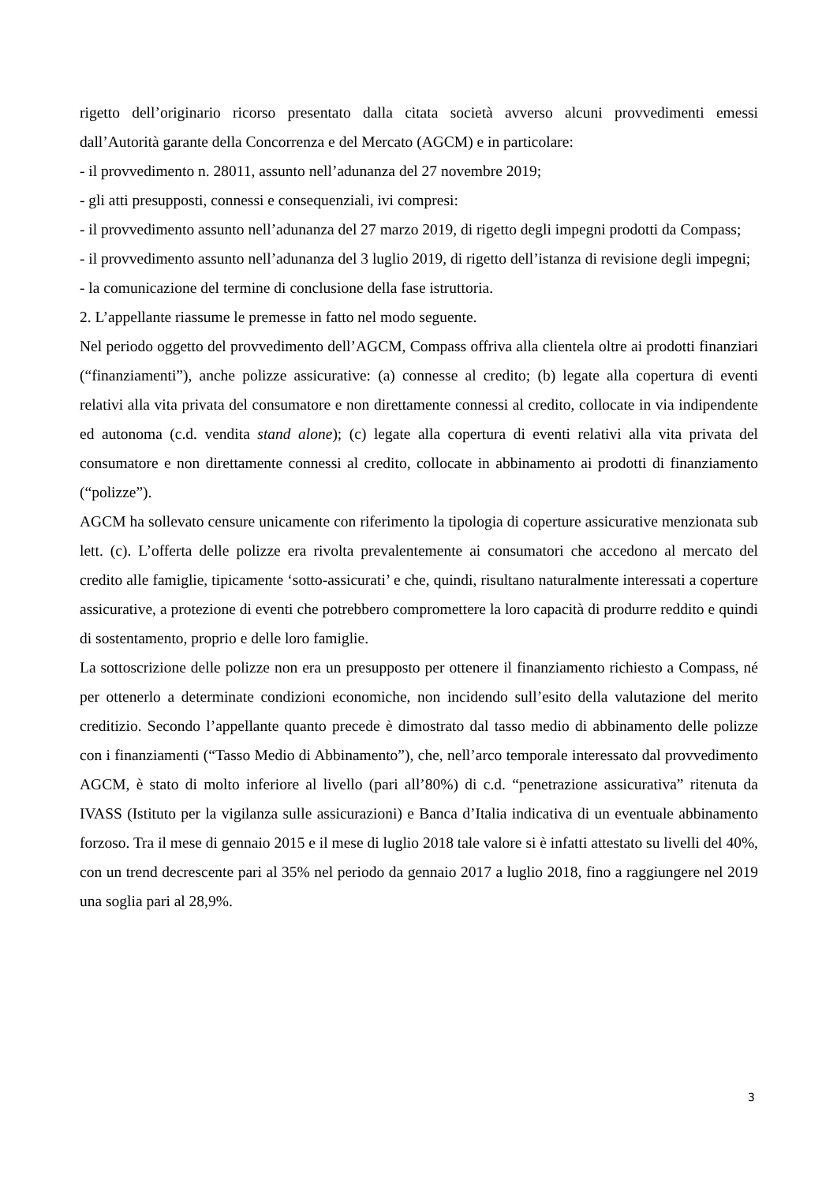rigetto dell’originario ricorso presentato dalla citata società avverso alcuni provvedimenti emessi dall’Autorità garante della Concorrenza e del Mercato (AGCM) e in particolare:
- il provvedimento n. 28011, assunto nell’adunanza del 27 novembre 2019;
- gli atti presupposti, connessi e consequenziali, ivi compresi:
- il provvedimento assunto nell’adunanza del 27 marzo 2019, di rigetto degli impegni prodotti da Compass;
- il provvedimento assunto nell’adunanza del 3 luglio 2019, di rigetto dell’istanza di revisione degli impegni;
- la comunicazione del termine di conclusione della fase istruttoria.
2. L’appellante riassume le premesse in fatto nel modo seguente.
Nel periodo oggetto del provvedimento dell’AGCM, Compass offriva alla clientela oltre ai prodotti finanziari (“finanziamenti”), anche polizze assicurative: (a) connesse al credito; (b) legate alla copertura di eventi relativi alla vita privata del consumatore e non direttamente connessi al credito, collocate in via indipendente ed autonoma (c.d. vendita stand alone); (c) legate alla copertura di eventi relativi alla vita privata del consumatore e non direttamente connessi al credito, collocate in abbinamento ai prodotti di finanziamento (“polizze”).
AGCM ha sollevato censure unicamente con riferimento la tipologia di coperture assicurative menzionata sub lett. (c). L’offerta delle polizze era rivolta prevalentemente ai consumatori che accedono al mercato del credito alle famiglie, tipicamente ‘sotto-assicurati’ e che, quindi, risultano naturalmente interessati a coperture assicurative, a protezione di eventi che potrebbero compromettere la loro capacità di produrre reddito e quindi di sostentamento, proprio e delle loro famiglie.
La sottoscrizione delle polizze non era un presupposto per ottenere il finanziamento richiesto a Compass, né per ottenerlo a determinate condizioni economiche, non incidendo sull’esito della valutazione del merito creditizio. Secondo l’appellante quanto precede è dimostrato dal tasso medio di abbinamento delle polizze con i finanziamenti (“Tasso Medio di Abbinamento”), che, nell’arco temporale interessato dal provvedimento AGCM, è stato di molto inferiore al livello (pari all’80%) di c.d. “penetrazione assicurativa” ritenuta da IVASS (Istituto per la vigilanza sulle assicurazioni) e Banca d’Italia indicativa di un eventuale abbinamento forzoso. Tra il mese di gennaio 2015 e il mese di luglio 2018 tale valore si è infatti attestato su livelli del 40%, con un trend decrescente pari al 35% nel periodo da gennaio 2017 a luglio 2018, fino a raggiungere nel 2019 una soglia pari al 28,9%.
3